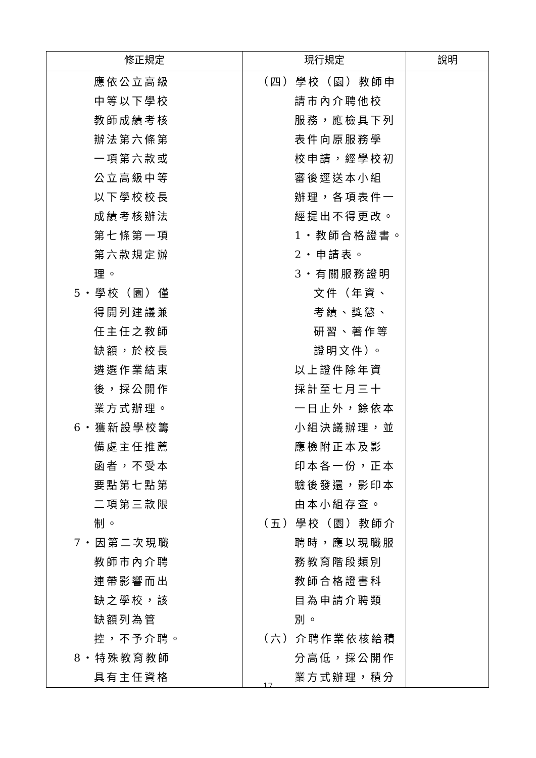| 修正規定 | 現行規定 | 說明 |
| --- | --- | --- |
| 應依公立高級 中等以下學校 教師成績考核 辦法第六條第 一項第六款或 公立高級中等 以下學校校長 成績考核辦法 第七條第一項 第六款規定辦 理。 5‧學校（園）僅 得開列建議兼 任主任之教師 缺額，於校長 遴選作業結束 後，採公開作 業方式辦理。 6‧獲新設學校籌 備處主任推薦 函者，不受本 要點第七點第 二項第三款限 制。 7‧因第二次現職 教師市內介聘 連帶影響而出 缺之學校，該 缺額列為管 控，不予介聘。 8‧特殊教育教師 具有主任資格 | （四）學校（園）教師申 請市內介聘他校 服務，應檢具下列 表件向原服務學 校申請，經學校初 審後逕送本小組 辦理，各項表件一 經提出不得更改。 1‧教師合格證書。 2‧申請表。 3‧有關服務證明 文件（年資、 考績、獎懲、 研習、著作等 證明文件）。 以上證件除年資 採計至七月三十 一日止外，餘依本 小組決議辦理，並 應檢附正本及影 印本各一份，正本 驗後發還，影印本 由本小組存查。 （五）學校（園）教師介 聘時，應以現職服 務教育階段類別 教師合格證書科 目為申請介聘類 別。 （六）介聘作業依核給積 分高低，採公開作 業方式辦理，積分 | |
17